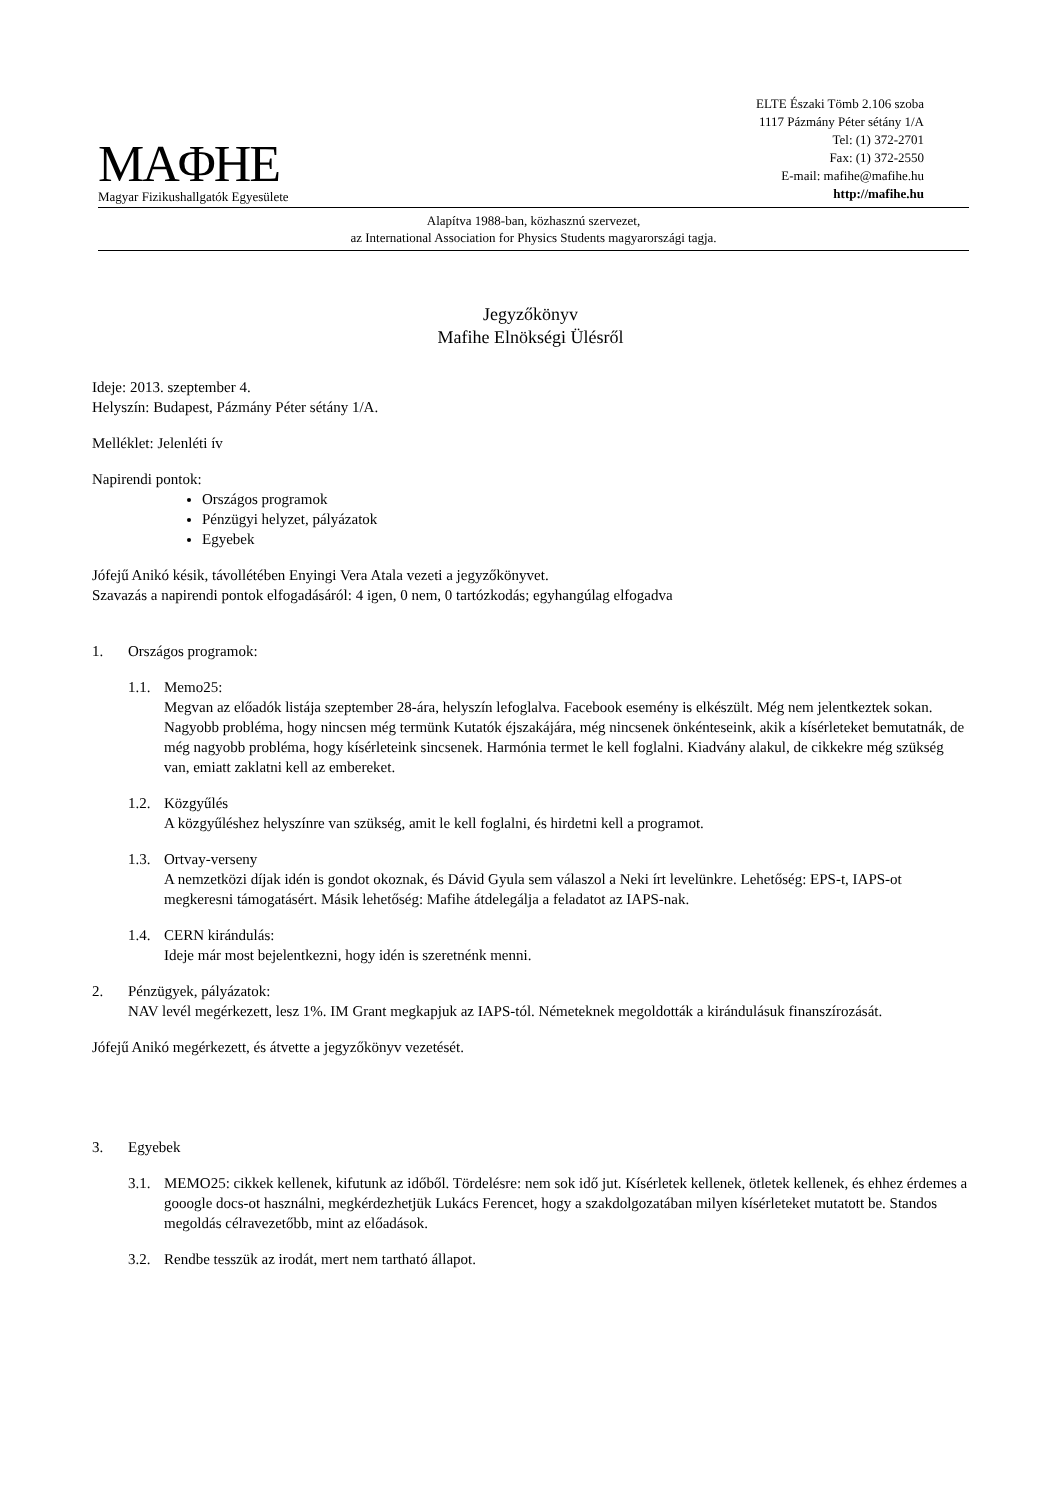MAΦHE
Magyar Fizikushallgatók Egyesülete
ELTE Északi Tömb 2.106 szoba
1117 Pázmány Péter sétány 1/A
Tel: (1) 372-2701
Fax: (1) 372-2550
E-mail: mafihe@mafihe.hu
http://mafihe.hu
Alapítva 1988-ban, közhasznú szervezet,
az International Association for Physics Students magyarországi tagja.
Jegyzőkönyv
Mafihe Elnökségi Ülésről
Ideje: 2013. szeptember 4.
Helyszín: Budapest, Pázmány Péter sétány 1/A.
Melléklet: Jelenléti ív
Napirendi pontok:
Országos programok
Pénzügyi helyzet, pályázatok
Egyebek
Jófejű Anikó késik, távollétében Enyingi Vera Atala vezeti a jegyzőkönyvet.
Szavazás a napirendi pontok elfogadásáról: 4 igen, 0 nem, 0 tartózkodás; egyhangúlag elfogadva
1. Országos programok:
1.1. Memo25:
Megvan az előadók listája szeptember 28-ára, helyszín lefoglalva. Facebook esemény is elkészült. Még nem jelentkeztek sokan. Nagyobb probléma, hogy nincsen még termünk Kutatók éjszakájára, még nincsenek önkénteseink, akik a kísérleteket bemutatnák, de még nagyobb probléma, hogy kísérleteink sincsenek. Harmónia termet le kell foglalni. Kiadvány alakul, de cikkekre még szükség van, emiatt zaklatni kell az embereket.
1.2. Közgyűlés
A közgyűléshez helyszínre van szükség, amit le kell foglalni, és hirdetni kell a programot.
1.3. Ortvay-verseny
A nemzetközi díjak idén is gondot okoznak, és Dávid Gyula sem válaszol a Neki írt levelünkre. Lehetőség: EPS-t, IAPS-ot megkeresni támogatásért. Másik lehetőség: Mafihe átdelegálja a feladatot az IAPS-nak.
1.4. CERN kirándulás:
Ideje már most bejelentkezni, hogy idén is szeretnénk menni.
2. Pénzügyek, pályázatok:
NAV levél megérkezett, lesz 1%. IM Grant megkapjuk az IAPS-tól. Németeknek megoldották a kirándulásuk finanszírozását.
Jófejű Anikó megérkezett, és átvette a jegyzőkönyv vezetését.
3. Egyebek
3.1. MEMO25: cikkek kellenek, kifutunk az időből. Tördelésre: nem sok idő jut. Kísérletek kellenek, ötletek kellenek, és ehhez érdemes a gooogle docs-ot használni, megkérdezhetjük Lukács Ferencet, hogy a szakdolgozatában milyen kísérleteket mutatott be. Standos megoldás célravezetőbb, mint az előadások.
3.2. Rendbe tesszük az irodát, mert nem tartható állapot.